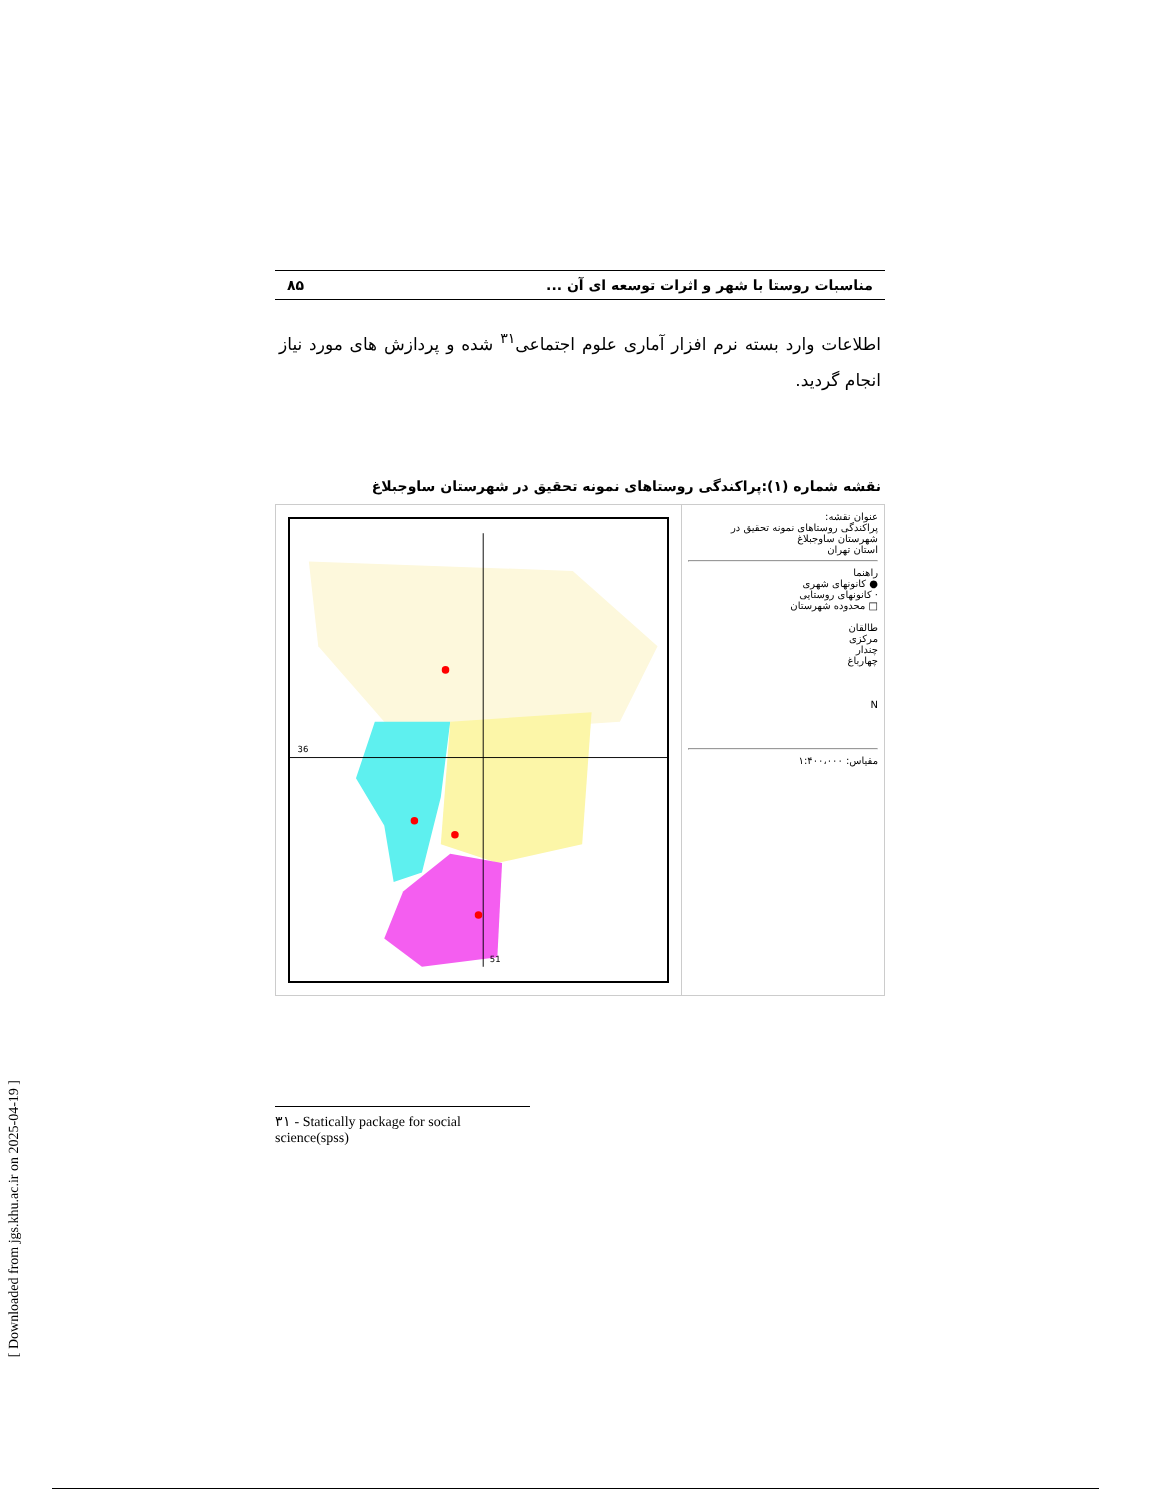مناسبات روستا با شهر و اثرات توسعه ای آن ... ۸۵
اطلاعات وارد بسته نرم افزار آماری علوم اجتماعی<sup>۳۱</sup> شده و پردازش های مورد نیاز انجام گردید.
نقشه شماره (۱):پراکندگی روستاهای نمونه تحقیق در شهرستان ساوجبلاغ
36
51
عنوان نقشه:
پراکندگی روستاهای نمونه تحقیق در شهرستان ساوجبلاغ
استان تهران
راهنما
● کانونهای شهری
· کانونهای روستایی
□ محدوده شهرستان
طالقان
مرکزی
چندار
چهارباغ
N
مقیاس: ۱:۴۰۰،۰۰۰
۳۱ - Statically package for social science(spss)
[ Downloaded from jgs.khu.ac.ir on 2025-04-19 ]